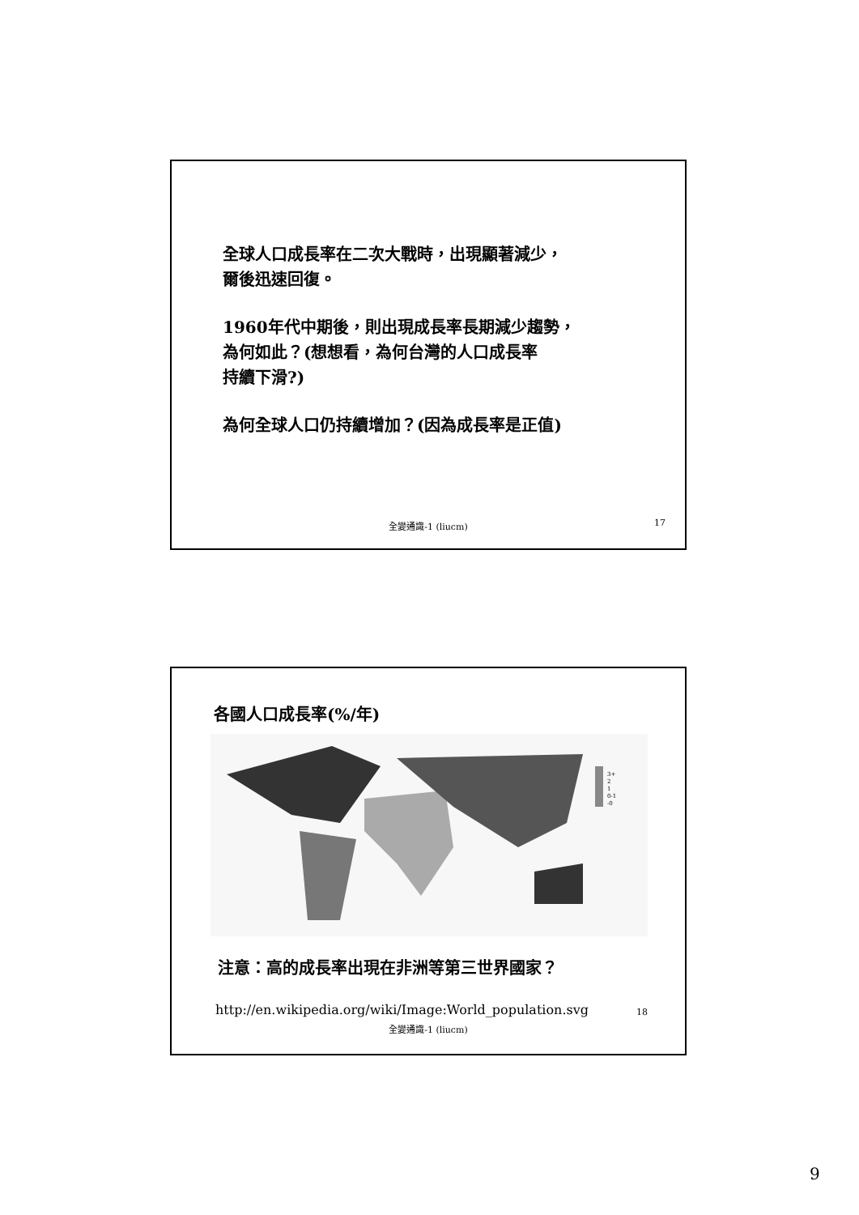全球人口成長率在二次大戰時，出現顯著減少，
爾後迅速回復。
1960年代中期後，則出現成長率長期減少趨勢，
為何如此？(想想看，為何台灣的人口成長率
持續下滑?)
為何全球人口仍持續增加？(因為成長率是正值)
全變通識-1 (liucm) 17
各國人口成長率(%/年)
3+
2
1
0-1
-0
注意：高的成長率出現在非洲等第三世界國家？
http://en.wikipedia.org/wiki/Image:World_population.svg
18
全變通識-1 (liucm)
9